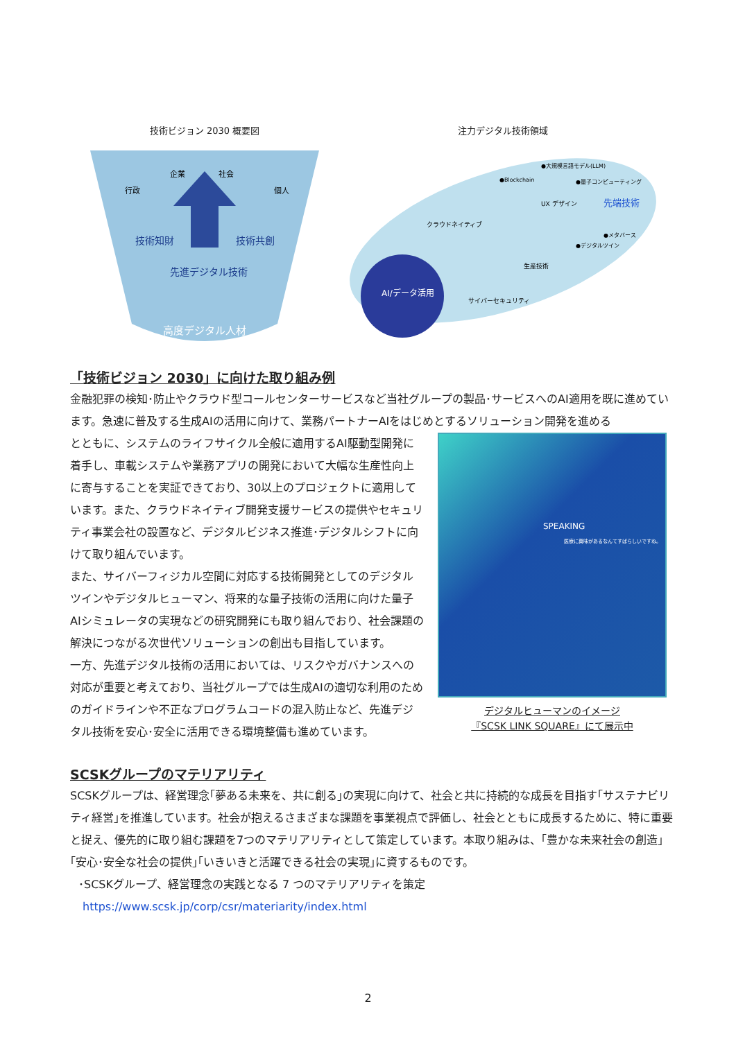技術ビジョン 2030 概要図
行政
企業
社会
個人
技術知財
技術共創
先進デジタル技術
高度デジタル人材
注力デジタル技術領域
AI/データ活用
クラウドネイティブ
UX デザイン
生産技術
サイバーセキュリティ
●大規模言語モデル(LLM)
●Blockchain
●量子コンピューティング
先端技術
●メタバース
●デジタルツイン
「技術ビジョン 2030」に向けた取り組み例
金融犯罪の検知･防止やクラウド型コールセンターサービスなど当社グループの製品･サービスへのAI適用を既に進めています。急速に普及する生成AIの活用に向けて、業務パートナーAIをはじめとするソリューション開発を進める
とともに、システムのライフサイクル全般に適用するAI駆動型開発に着手し、車載システムや業務アプリの開発において大幅な生産性向上に寄与することを実証できており、30以上のプロジェクトに適用しています。また、クラウドネイティブ開発支援サービスの提供やセキュリティ事業会社の設置など、デジタルビジネス推進･デジタルシフトに向けて取り組んでいます。
また、サイバーフィジカル空間に対応する技術開発としてのデジタルツインやデジタルヒューマン、将来的な量子技術の活用に向けた量子AIシミュレータの実現などの研究開発にも取り組んでおり、社会課題の解決につながる次世代ソリューションの創出も目指しています。
一方、先進デジタル技術の活用においては、リスクやガバナンスへの対応が重要と考えており、当社グループでは生成AIの適切な利用のためのガイドラインや不正なプログラムコードの混入防止など、先進デジタル技術を安心･安全に活用できる環境整備も進めています。
SPEAKING
医療に興味があるなんてすばらしいですね。
デジタルヒューマンのイメージ
『SCSK LINK SQUARE』にて展示中
SCSKグループのマテリアリティ
SCSKグループは、経営理念｢夢ある未来を、共に創る｣の実現に向けて、社会と共に持続的な成長を目指す｢サステナビリティ経営｣を推進しています。社会が抱えるさまざまな課題を事業視点で評価し、社会とともに成長するために、特に重要と捉え、優先的に取り組む課題を7つのマテリアリティとして策定しています。本取り組みは、｢豊かな未来社会の創造｣｢安心･安全な社会の提供｣｢いきいきと活躍できる社会の実現｣に資するものです。
･SCSKグループ、経営理念の実践となる 7 つのマテリアリティを策定
https://www.scsk.jp/corp/csr/materiarity/index.html
2